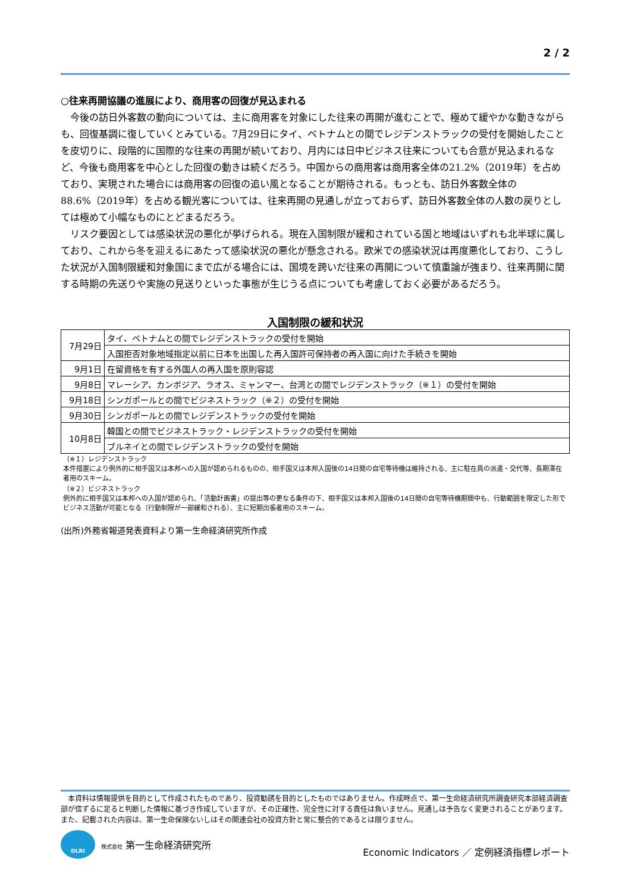2 / 2
○往来再開協議の進展により、商用客の回復が見込まれる
今後の訪日外客数の動向については、主に商用客を対象にした往来の再開が進むことで、極めて緩やかな動きながらも、回復基調に復していくとみている。7月29日にタイ、ベトナムとの間でレジデンストラックの受付を開始したことを皮切りに、段階的に国際的な往来の再開が続いており、月内には日中ビジネス往来についても合意が見込まれるなど、今後も商用客を中心とした回復の動きは続くだろう。中国からの商用客は商用客全体の21.2%（2019年）を占めており、実現された場合には商用客の回復の追い風となることが期待される。もっとも、訪日外客数全体の88.6%（2019年）を占める観光客については、往来再開の見通しが立っておらず、訪日外客数全体の人数の戻りとしては極めて小幅なものにとどまるだろう。
リスク要因としては感染状況の悪化が挙げられる。現在入国制限が緩和されている国と地域はいずれも北半球に属しており、これから冬を迎えるにあたって感染状況の悪化が懸念される。欧米での感染状況は再度悪化しており、こうした状況が入国制限緩和対象国にまで広がる場合には、国境を跨いだ往来の再開について慎重論が強まり、往来再開に関する時期の先送りや実施の見送りといった事態が生じうる点についても考慮しておく必要があるだろう。
入国制限の緩和状況
| 7月29日 | タイ、ベトナムとの間でレジデンストラックの受付を開始 |
| | 入国拒否対象地域指定以前に日本を出国した再入国許可保持者の再入国に向けた手続きを開始 |
| 9月1日 | 在留資格を有する外国人の再入国を原則容認 |
| 9月8日 | マレーシア、カンボジア、ラオス、ミャンマー、台湾との間でレジデンストラック（※１）の受付を開始 |
| 9月18日 | シンガポールとの間でビジネストラック（※２）の受付を開始 |
| 9月30日 | シンガポールとの間でレジデンストラックの受付を開始 |
| 10月8日 | 韓国との間でビジネストラック・レジデンストラックの受付を開始 |
| | ブルネイとの間でレジデンストラックの受付を開始 |
（※１）レジデンストラック
本件措置により例外的に相手国又は本邦への入国が認められるものの、相手国又は本邦入国後の14日間の自宅等待機は維持される、主に駐在員の派遣・交代等、長期滞在者用のスキーム。
（※２）ビジネストラック
例外的に相手国又は本邦への入国が認められ、「活動計画書」の提出等の更なる条件の下、相手国又は本邦入国後の14日間の自宅等待機期間中も、行動範囲を限定した形でビジネス活動が可能となる（行動制限が一部緩和される）、主に短期出張者用のスキーム。
(出所)外務省報道発表資料より第一生命経済研究所作成
　本資料は情報提供を目的として作成されたものであり、投資勧誘を目的としたものではありません。作成時点で、第一生命経済研究所調査研究本部経済調査部が信ずるに足ると判断した情報に基づき作成していますが、その正確性、完全性に対する責任は負いません。見通しは予告なく変更されることがあります。また、記載された内容は、第一生命保険ないしはその関連会社の投資方針と常に整合的であるとは限りません。
DLRI
株式会社 第一生命経済研究所
Economic Indicators ／ 定例経済指標レポート